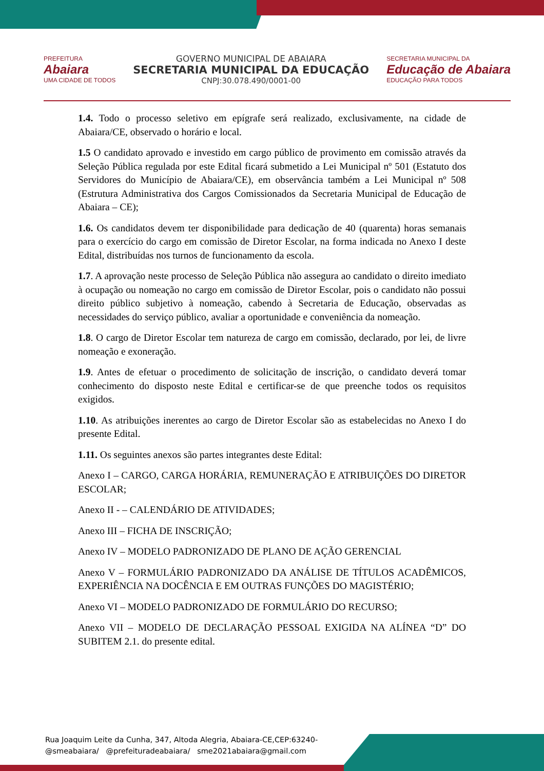PREFEITURA
Abaiara
UMA CIDADE DE TODOS
GOVERNO MUNICIPAL DE ABAIARA
SECRETARIA MUNICIPAL DA EDUCAÇÃO
CNPJ:30.078.490/0001-00
SECRETARIA MUNICIPAL DA
Educação de Abaiara
EDUCAÇÃO PARA TODOS
1.4. Todo o processo seletivo em epígrafe será realizado, exclusivamente, na cidade de Abaiara/CE, observado o horário e local.
1.5 O candidato aprovado e investido em cargo público de provimento em comissão através da Seleção Pública regulada por este Edital ficará submetido a Lei Municipal nº 501 (Estatuto dos Servidores do Município de Abaiara/CE), em observância também a Lei Municipal nº 508 (Estrutura Administrativa dos Cargos Comissionados da Secretaria Municipal de Educação de Abaiara – CE);
1.6. Os candidatos devem ter disponibilidade para dedicação de 40 (quarenta) horas semanais para o exercício do cargo em comissão de Diretor Escolar, na forma indicada no Anexo I deste Edital, distribuídas nos turnos de funcionamento da escola.
1.7. A aprovação neste processo de Seleção Pública não assegura ao candidato o direito imediato à ocupação ou nomeação no cargo em comissão de Diretor Escolar, pois o candidato não possui direito público subjetivo à nomeação, cabendo à Secretaria de Educação, observadas as necessidades do serviço público, avaliar a oportunidade e conveniência da nomeação.
1.8. O cargo de Diretor Escolar tem natureza de cargo em comissão, declarado, por lei, de livre nomeação e exoneração.
1.9. Antes de efetuar o procedimento de solicitação de inscrição, o candidato deverá tomar conhecimento do disposto neste Edital e certificar-se de que preenche todos os requisitos exigidos.
1.10. As atribuições inerentes ao cargo de Diretor Escolar são as estabelecidas no Anexo I do presente Edital.
1.11. Os seguintes anexos são partes integrantes deste Edital:
Anexo I – CARGO, CARGA HORÁRIA, REMUNERAÇÃO E ATRIBUIÇÕES DO DIRETOR ESCOLAR;
Anexo II - – CALENDÁRIO DE ATIVIDADES;
Anexo III – FICHA DE INSCRIÇÃO;
Anexo IV – MODELO PADRONIZADO DE PLANO DE AÇÃO GERENCIAL
Anexo V – FORMULÁRIO PADRONIZADO DA ANÁLISE DE TÍTULOS ACADÊMICOS, EXPERIÊNCIA NA DOCÊNCIA E EM OUTRAS FUNÇÕES DO MAGISTÉRIO;
Anexo VI – MODELO PADRONIZADO DE FORMULÁRIO DO RECURSO;
Anexo VII – MODELO DE DECLARAÇÃO PESSOAL EXIGIDA NA ALÍNEA “D” DO SUBITEM 2.1. do presente edital.
Rua Joaquim Leite da Cunha, 347, Altoda Alegria, Abaiara-CE,CEP:63240-
@smeabaiara/ @prefeituradeabaiara/ sme2021abaiara@gmail.com